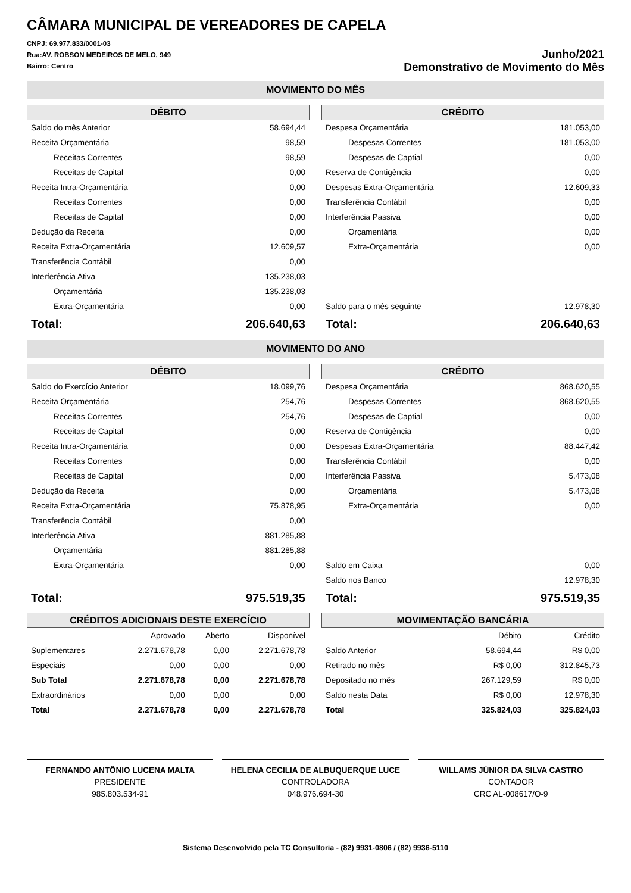CÂMARA MUNICIPAL DE VEREADORES DE CAPELA
CNPJ: 69.977.833/0001-03
Rua:AV. ROBSON MEDEIROS DE MELO, 949
Bairro: Centro
Junho/2021
Demonstrativo de Movimento do Mês
MOVIMENTO DO MÊS
DÉBITO
| Saldo do mês Anterior | 58.694,44 |
| Receita Orçamentária | 98,59 |
| Receitas Correntes | 98,59 |
| Receitas de Capital | 0,00 |
| Receita Intra-Orçamentária | 0,00 |
| Receitas Correntes | 0,00 |
| Receitas de Capital | 0,00 |
| Dedução da Receita | 0,00 |
| Receita Extra-Orçamentária | 12.609,57 |
| Transferência Contábil | 0,00 |
| Interferência Ativa | 135.238,03 |
| Orçamentária | 135.238,03 |
| Extra-Orçamentária | 0,00 |
| Total: | 206.640,63 |
CRÉDITO
| Despesa Orçamentária | 181.053,00 |
| Despesas Correntes | 181.053,00 |
| Despesas de Captial | 0,00 |
| Reserva de Contigência | 0,00 |
| Despesas Extra-Orçamentária | 12.609,33 |
| Transferência Contábil | 0,00 |
| Interferência Passiva | 0,00 |
| Orçamentária | 0,00 |
| Extra-Orçamentária | 0,00 |
| Saldo para o mês seguinte | 12.978,30 |
| Total: | 206.640,63 |
MOVIMENTO DO ANO
DÉBITO
| Saldo do Exercício Anterior | 18.099,76 |
| Receita Orçamentária | 254,76 |
| Receitas Correntes | 254,76 |
| Receitas de Capital | 0,00 |
| Receita Intra-Orçamentária | 0,00 |
| Receitas Correntes | 0,00 |
| Receitas de Capital | 0,00 |
| Dedução da Receita | 0,00 |
| Receita Extra-Orçamentária | 75.878,95 |
| Transferência Contábil | 0,00 |
| Interferência Ativa | 881.285,88 |
| Orçamentária | 881.285,88 |
| Extra-Orçamentária | 0,00 |
| Total: | 975.519,35 |
CRÉDITO
| Despesa Orçamentária | 868.620,55 |
| Despesas Correntes | 868.620,55 |
| Despesas de Captial | 0,00 |
| Reserva de Contigência | 0,00 |
| Despesas Extra-Orçamentária | 88.447,42 |
| Transferência Contábil | 0,00 |
| Interferência Passiva | 5.473,08 |
| Orçamentária | 5.473,08 |
| Extra-Orçamentária | 0,00 |
| Saldo em Caixa | 0,00 |
| Saldo nos Banco | 12.978,30 |
| Total: | 975.519,35 |
CRÉDITOS ADICIONAIS DESTE EXERCÍCIO
| | Aprovado | Aberto | Disponível |
| Suplementares | 2.271.678,78 | 0,00 | 2.271.678,78 |
| Especiais | 0,00 | 0,00 | 0,00 |
| Sub Total | 2.271.678,78 | 0,00 | 2.271.678,78 |
| Extraordinários | 0,00 | 0,00 | 0,00 |
| Total | 2.271.678,78 | 0,00 | 2.271.678,78 |
MOVIMENTAÇÃO BANCÁRIA
| | Débito | Crédito |
| Saldo Anterior | 58.694,44 | R$ 0,00 |
| Retirado no mês | R$ 0,00 | 312.845,73 |
| Depositado no mês | 267.129,59 | R$ 0,00 |
| Saldo nesta Data | R$ 0,00 | 12.978,30 |
| Total | 325.824,03 | 325.824,03 |
FERNANDO ANTÔNIO LUCENA MALTA
PRESIDENTE
985.803.534-91
HELENA CECILIA DE ALBUQUERQUE LUCE
CONTROLADORA
048.976.694-30
WILLAMS JÚNIOR DA SILVA CASTRO
CONTADOR
CRC AL-008617/O-9
Sistema Desenvolvido pela TC Consultoria - (82) 9931-0806 / (82) 9936-5110